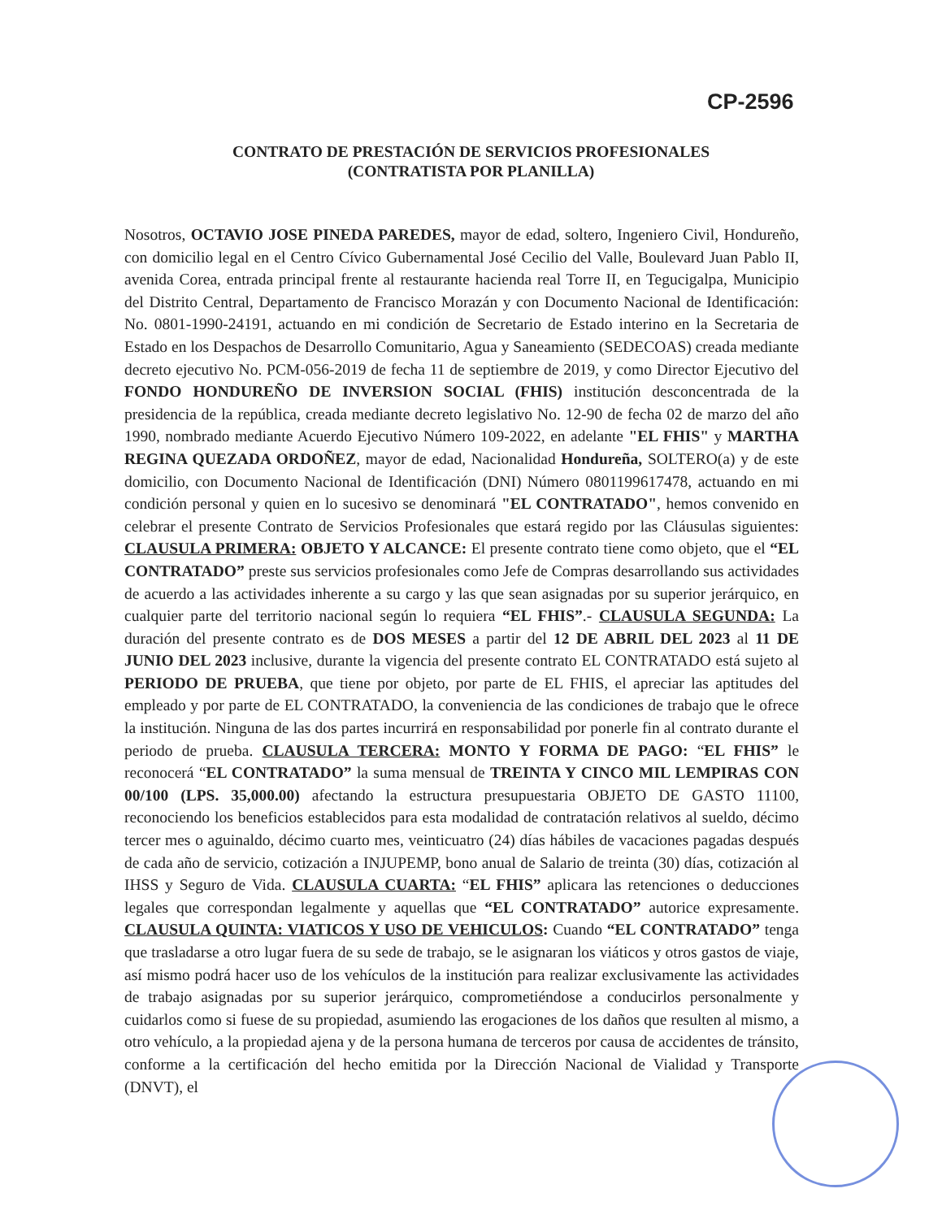CP-2596
CONTRATO DE PRESTACIÓN DE SERVICIOS PROFESIONALES
(CONTRATISTA POR PLANILLA)
Nosotros, OCTAVIO JOSE PINEDA PAREDES, mayor de edad, soltero, Ingeniero Civil, Hondureño, con domicilio legal en el Centro Cívico Gubernamental José Cecilio del Valle, Boulevard Juan Pablo II, avenida Corea, entrada principal frente al restaurante hacienda real Torre II, en Tegucigalpa, Municipio del Distrito Central, Departamento de Francisco Morazán y con Documento Nacional de Identificación: No. 0801-1990-24191, actuando en mi condición de Secretario de Estado interino en la Secretaria de Estado en los Despachos de Desarrollo Comunitario, Agua y Saneamiento (SEDECOAS) creada mediante decreto ejecutivo No. PCM-056-2019 de fecha 11 de septiembre de 2019, y como Director Ejecutivo del FONDO HONDUREÑO DE INVERSION SOCIAL (FHIS) institución desconcentrada de la presidencia de la república, creada mediante decreto legislativo No. 12-90 de fecha 02 de marzo del año 1990, nombrado mediante Acuerdo Ejecutivo Número 109-2022, en adelante "EL FHIS" y MARTHA REGINA QUEZADA ORDOÑEZ, mayor de edad, Nacionalidad Hondureña, SOLTERO(a) y de este domicilio, con Documento Nacional de Identificación (DNI) Número 0801199617478, actuando en mi condición personal y quien en lo sucesivo se denominará "EL CONTRATADO", hemos convenido en celebrar el presente Contrato de Servicios Profesionales que estará regido por las Cláusulas siguientes: CLAUSULA PRIMERA: OBJETO Y ALCANCE: El presente contrato tiene como objeto, que el “EL CONTRATADO” preste sus servicios profesionales como Jefe de Compras desarrollando sus actividades de acuerdo a las actividades inherente a su cargo y las que sean asignadas por su superior jerárquico, en cualquier parte del territorio nacional según lo requiera “EL FHIS”.- CLAUSULA SEGUNDA: La duración del presente contrato es de DOS MESES a partir del 12 DE ABRIL DEL 2023 al 11 DE JUNIO DEL 2023 inclusive, durante la vigencia del presente contrato EL CONTRATADO está sujeto al PERIODO DE PRUEBA, que tiene por objeto, por parte de EL FHIS, el apreciar las aptitudes del empleado y por parte de EL CONTRATADO, la conveniencia de las condiciones de trabajo que le ofrece la institución. Ninguna de las dos partes incurrirá en responsabilidad por ponerle fin al contrato durante el periodo de prueba. CLAUSULA TERCERA: MONTO Y FORMA DE PAGO: “EL FHIS” le reconocerá “EL CONTRATADO” la suma mensual de TREINTA Y CINCO MIL LEMPIRAS CON 00/100 (LPS. 35,000.00) afectando la estructura presupuestaria OBJETO DE GASTO 11100, reconociendo los beneficios establecidos para esta modalidad de contratación relativos al sueldo, décimo tercer mes o aguinaldo, décimo cuarto mes, veinticuatro (24) días hábiles de vacaciones pagadas después de cada año de servicio, cotización a INJUPEMP, bono anual de Salario de treinta (30) días, cotización al IHSS y Seguro de Vida. CLAUSULA CUARTA: “EL FHIS” aplicara las retenciones o deducciones legales que correspondan legalmente y aquellas que “EL CONTRATADO” autorice expresamente. CLAUSULA QUINTA: VIATICOS Y USO DE VEHICULOS: Cuando “EL CONTRATADO” tenga que trasladarse a otro lugar fuera de su sede de trabajo, se le asignaran los viáticos y otros gastos de viaje, así mismo podrá hacer uso de los vehículos de la institución para realizar exclusivamente las actividades de trabajo asignadas por su superior jerárquico, comprometiéndose a conducirlos personalmente y cuidarlos como si fuese de su propiedad, asumiendo las erogaciones de los daños que resulten al mismo, a otro vehículo, a la propiedad ajena y de la persona humana de terceros por causa de accidentes de tránsito, conforme a la certificación del hecho emitida por la Dirección Nacional de Vialidad y Transporte (DNVT), el